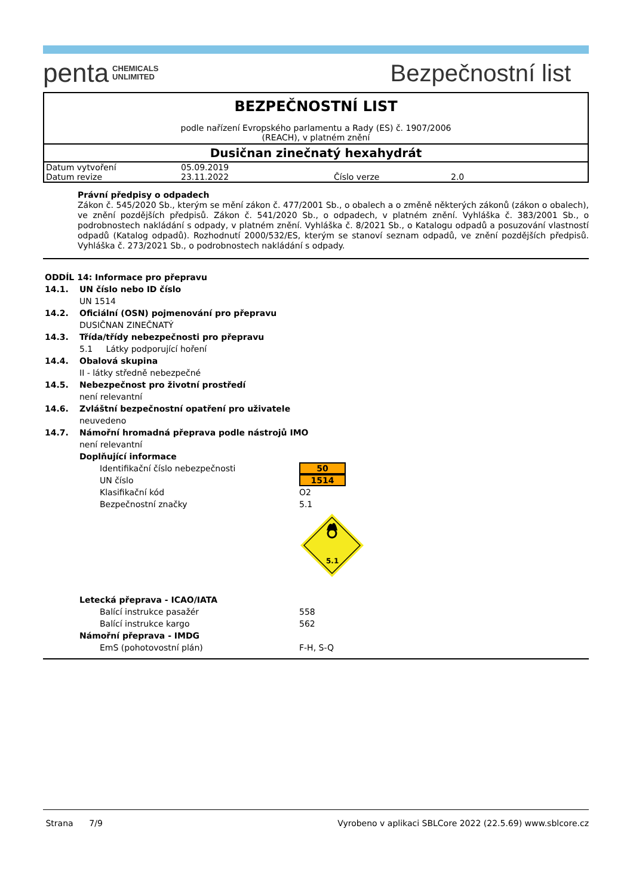penta CHEMICALS
UNLIMITED
Bezpečnostní list
BEZPEČNOSTNÍ LIST
podle nařízení Evropského parlamentu a Rady (ES) č. 1907/2006
(REACH), v platném znění
Dusičnan zinečnatý hexahydrát
| Datum vytvoření | 05.09.2019 | | |
| Datum revize | 23.11.2022 | Číslo verze | 2.0 |
Právní předpisy o odpadech
Zákon č. 545/2020 Sb., kterým se mění zákon č. 477/2001 Sb., o obalech a o změně některých zákonů (zákon o obalech), ve znění pozdějších předpisů. Zákon č. 541/2020 Sb., o odpadech, v platném znění. Vyhláška č. 383/2001 Sb., o podrobnostech nakládání s odpady, v platném znění. Vyhláška č. 8/2021 Sb., o Katalogu odpadů a posuzování vlastností odpadů (Katalog odpadů). Rozhodnutí 2000/532/ES, kterým se stanoví seznam odpadů, ve znění pozdějších předpisů. Vyhláška č. 273/2021 Sb., o podrobnostech nakládání s odpady.
ODDÍL 14: Informace pro přepravu
14.1. UN číslo nebo ID číslo
UN 1514
14.2. Oficiální (OSN) pojmenování pro přepravu
DUSIČNAN ZINEČNATÝ
14.3. Třída/třídy nebezpečnosti pro přepravu
5.1 Látky podporující hoření
14.4. Obalová skupina
II - látky středně nebezpečné
14.5. Nebezpečnost pro životní prostředí
není relevantní
14.6. Zvláštní bezpečnostní opatření pro uživatele
neuvedeno
14.7. Námořní hromadná přeprava podle nástrojů IMO
není relevantní
Doplňující informace
| Identifikační číslo nebezpečnosti | 50 |
| UN číslo | 1514 |
| Klasifikační kód | O2 |
| Bezpečnostní značky | 5.1 |
| | 5.1 |
Letecká přeprava - ICAO/IATA
| Balící instrukce pasažér | 558 |
| Balící instrukce kargo | 562 |
Námořní přeprava - IMDG
| EmS (pohotovostní plán) | F-H, S-Q |
Strana 7/9 Vyrobeno v aplikaci SBLCore 2022 (22.5.69) www.sblcore.cz